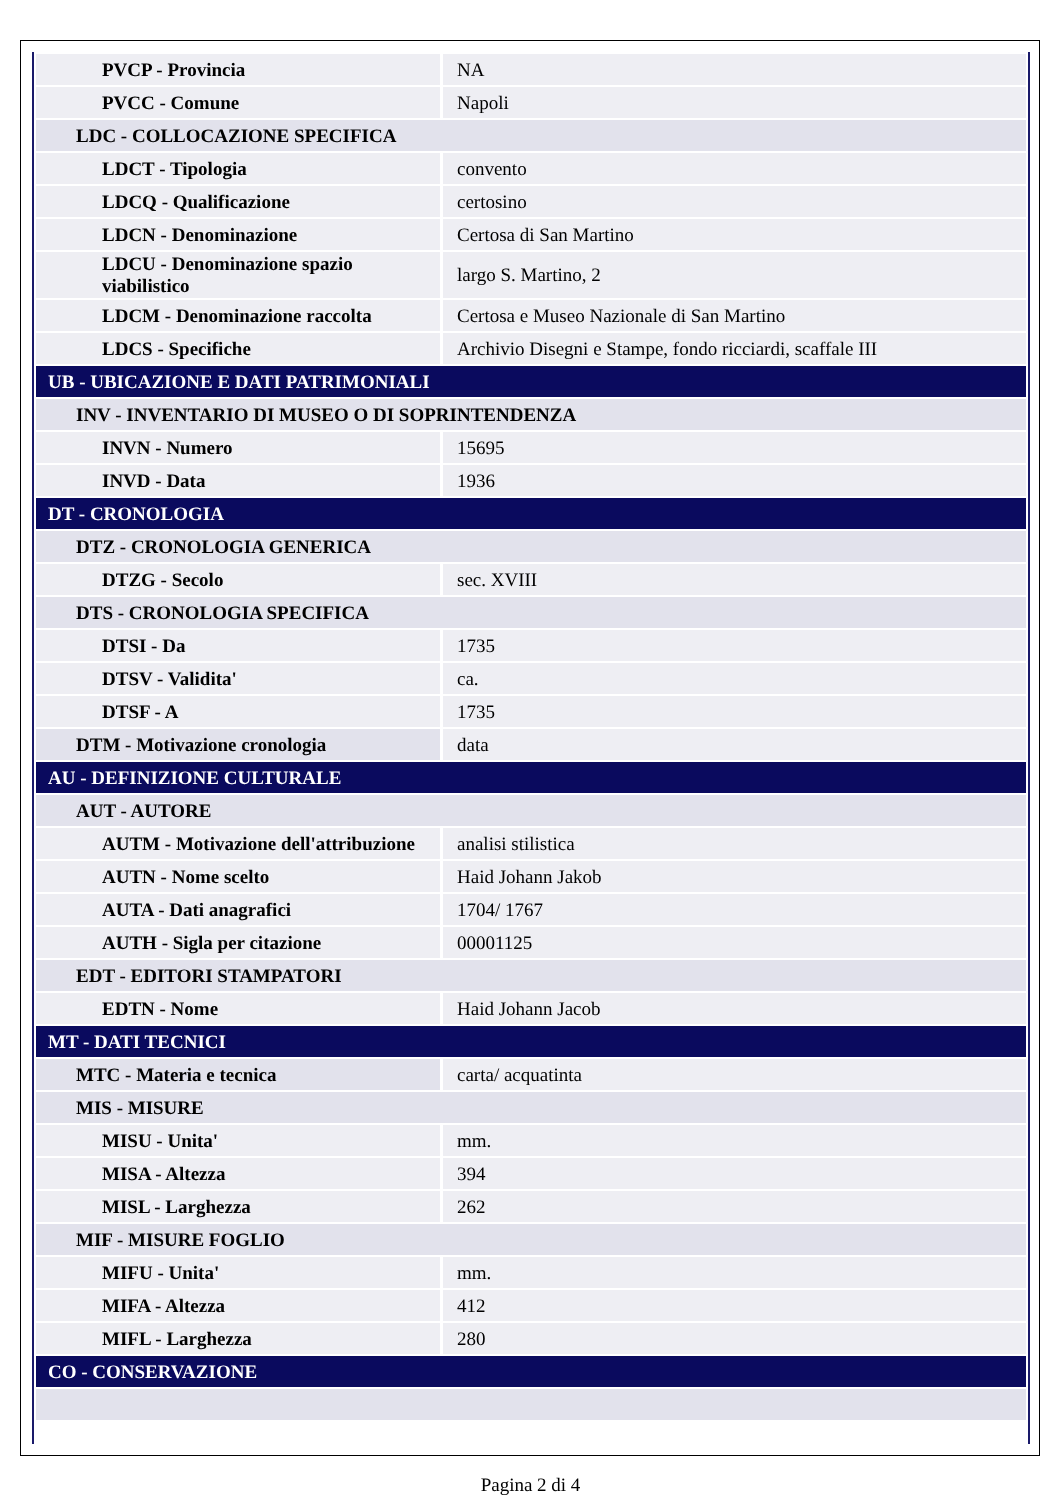| PVCP - Provincia | NA |
| PVCC - Comune | Napoli |
| LDC - COLLOCAZIONE SPECIFICA | |
| LDCT - Tipologia | convento |
| LDCQ - Qualificazione | certosino |
| LDCN - Denominazione | Certosa di San Martino |
| LDCU - Denominazione spazio viabilistico | largo S. Martino, 2 |
| LDCM - Denominazione raccolta | Certosa e Museo Nazionale di San Martino |
| LDCS - Specifiche | Archivio Disegni e Stampe, fondo ricciardi, scaffale III |
| UB - UBICAZIONE E DATI PATRIMONIALI | |
| INV - INVENTARIO DI MUSEO O DI SOPRINTENDENZA | |
| INVN - Numero | 15695 |
| INVD - Data | 1936 |
| DT - CRONOLOGIA | |
| DTZ - CRONOLOGIA GENERICA | |
| DTZG - Secolo | sec. XVIII |
| DTS - CRONOLOGIA SPECIFICA | |
| DTSI - Da | 1735 |
| DTSV - Validita' | ca. |
| DTSF - A | 1735 |
| DTM - Motivazione cronologia | data |
| AU - DEFINIZIONE CULTURALE | |
| AUT - AUTORE | |
| AUTM - Motivazione dell'attribuzione | analisi stilistica |
| AUTN - Nome scelto | Haid Johann Jakob |
| AUTA - Dati anagrafici | 1704/ 1767 |
| AUTH - Sigla per citazione | 00001125 |
| EDT - EDITORI STAMPATORI | |
| EDTN - Nome | Haid Johann Jacob |
| MT - DATI TECNICI | |
| MTC - Materia e tecnica | carta/ acquatinta |
| MIS - MISURE | |
| MISU - Unita' | mm. |
| MISA - Altezza | 394 |
| MISL - Larghezza | 262 |
| MIF - MISURE FOGLIO | |
| MIFU - Unita' | mm. |
| MIFA - Altezza | 412 |
| MIFL - Larghezza | 280 |
| CO - CONSERVAZIONE | |
Pagina 2 di 4